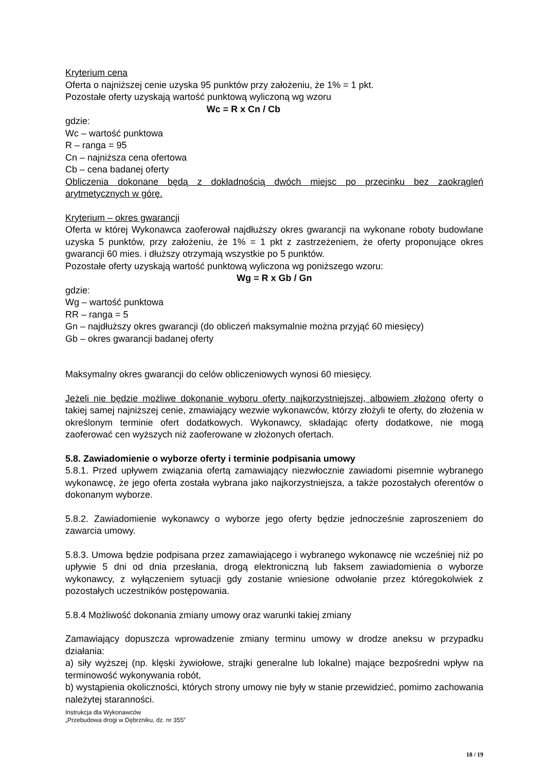Kryterium cena
Oferta o najniższej cenie uzyska 95 punktów przy założeniu, że 1% = 1 pkt.
Pozostałe oferty uzyskają wartość punktową wyliczoną wg wzoru
Wc = R x Cn / Cb
gdzie:
Wc – wartość punktowa
R – ranga = 95
Cn – najniższa cena ofertowa
Cb – cena badanej oferty
Obliczenia dokonane będą z dokładnością dwóch miejsc po przecinku bez zaokrągleń arytmetycznych w górę.
Kryterium – okres gwarancji
Oferta w której Wykonawca zaoferował najdłuższy okres gwarancji na wykonane roboty budowlane uzyska 5 punktów, przy założeniu, że 1% = 1 pkt z zastrzeżeniem, że oferty proponujące okres gwarancji 60 mies. i dłuższy otrzymają wszystkie po 5 punktów.
Pozostałe oferty uzyskają wartość punktową wyliczona wg poniższego wzoru:
Wg = R x Gb / Gn
gdzie:
Wg – wartość punktowa
RR – ranga = 5
Gn – najdłuższy okres gwarancji (do obliczeń maksymalnie można przyjąć 60 miesięcy)
Gb – okres gwarancji badanej oferty
Maksymalny okres gwarancji do celów obliczeniowych wynosi 60 miesięcy.
Jeżeli nie będzie możliwe dokonanie wyboru oferty najkorzystniejszej, albowiem złożono oferty o takiej samej najniższej cenie, zmawiający wezwie wykonawców, którzy złożyli te oferty, do złożenia w określonym terminie ofert dodatkowych. Wykonawcy, składając oferty dodatkowe, nie mogą zaoferować cen wyższych niż zaoferowane w złożonych ofertach.
5.8. Zawiadomienie o wyborze oferty i terminie podpisania umowy
5.8.1. Przed upływem związania ofertą zamawiający niezwłocznie zawiadomi pisemnie wybranego wykonawcę, że jego oferta została wybrana jako najkorzystniejsza, a także pozostałych oferentów o dokonanym wyborze.
5.8.2. Zawiadomienie wykonawcy o wyborze jego oferty będzie jednocześnie zaproszeniem do zawarcia umowy.
5.8.3. Umowa będzie podpisana przez zamawiającego i wybranego wykonawcę nie wcześniej niż po upływie 5 dni od dnia przesłania, drogą elektroniczną lub faksem zawiadomienia o wyborze wykonawcy, z wyłączeniem sytuacji gdy zostanie wniesione odwołanie przez któregokolwiek z pozostałych uczestników postępowania.
5.8.4 Możliwość dokonania zmiany umowy oraz warunki takiej zmiany
Zamawiający dopuszcza wprowadzenie zmiany terminu umowy w drodze aneksu w przypadku działania:
a) siły wyższej (np. klęski żywiołowe, strajki generalne lub lokalne) mające bezpośredni wpływ na terminowość wykonywania robót,
b) wystąpienia okoliczności, których strony umowy nie były w stanie przewidzieć, pomimo zachowania należytej staranności.
Instrukcja dla Wykonawców
„Przebudowa drogi w Dębrzniku, dz. nr 355”
18 / 19